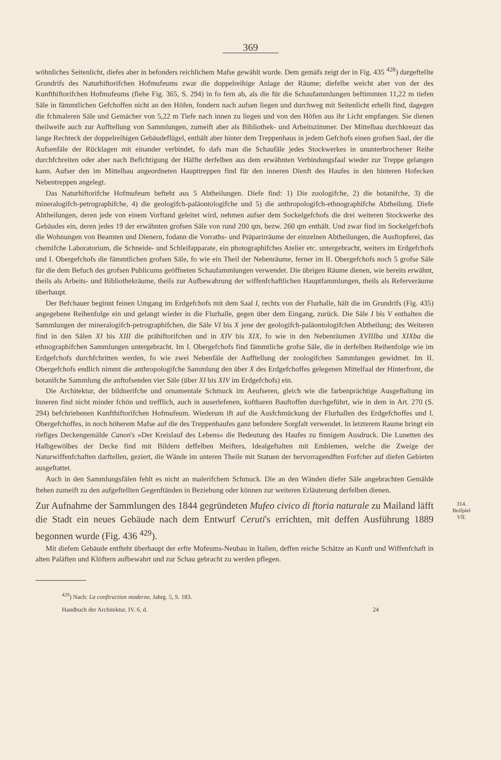369
wöhnliches Seitenlicht, diefes aber in befonders reichlichem Mafse gewählt wurde. Dem gemäfs zeigt der in Fig. 435 <sup>428</sup>) dargeftellte Grundrifs des Naturhiftorifchen Hofmufeums zwar die doppelreihige Anlage der Räume; diefelbe weicht aber von der des Kunfthiftorifchen Hofmufeums (fiehe Fig. 365, S. 294) in fo fern ab, als die für die Schaufammlungen beftimmten 11,22 m tiefen Säle in fämmtlichen Gefchoffen nicht an den Höfen, fondern nach aufsen liegen und durchweg mit Seitenlicht erhellt find, dagegen die fchmaleren Säle und Gemächer von 5,22 m Tiefe nach innen zu liegen und von den Höfen aus ihr Licht empfangen. Sie dienen theilweife auch zur Aufftellung von Sammlungen, zumeift aber als Bibliothek- und Arbeitszimmer. Der Mittelbau durchkreuzt das lange Rechteck der doppelreihigen Gebäudeflügel, enthält aber hinter dem Treppenhaus in jedem Gefchofs einen grofsen Saal, der die Aufsenfäle der Rücklagen mit einander verbindet, fo dafs man die Schaufäle jedes Stockwerkes in ununterbrochener Reihe durchfchreiten oder aber nach Befichtigung der Hälfte derfelben aus dem erwähnten Verbindungsfaal wieder zur Treppe gelangen kann. Aufser den im Mittelbau angeordneten Haupttreppen find für den inneren Dienft des Haufes in den hinteren Hofecken Nebentreppen angelegt.
Das Naturhiftorifche Hofmufeum befteht aus 5 Abtheilungen. Diefe find: 1) Die zoologifche, 2) die botanifche, 3) die mineralogifch-petrographifche, 4) die geologifch-paläontologifche und 5) die anthropologifch-ethnographifche Abtheilung. Diefe Abtheilungen, deren jede von einem Vorftand geleitet wird, nehmen aufser dem Sockelgefchofs die drei weiteren Stockwerke des Gebäudes ein, deren jedes 19 der erwähnten grofsen Säle von rund 200 qm, bezw. 260 qm enthält. Und zwar find im Sockelgefchofs die Wohnungen von Beamten und Dienern, fodann die Vorraths- und Präparirräume der einzelnen Abtheilungen, die Ausftopferei, das chemifche Laboratorium, die Schneide- und Schleifapparate, ein photographifches Atelier etc. untergebracht, weiters im Erdgefchofs und I. Obergefchofs die fämmtlichen grofsen Säle, fo wie ein Theil der Nebenräume, ferner im II. Obergefchofs noch 5 grofse Säle für die dem Befuch des grofsen Publicums geöffneten Schaufammlungen verwendet. Die übrigen Räume dienen, wie bereits erwähnt, theils als Arbeits- und Bibliothekräume, theils zur Aufbewahrung der wiffenfchaftlichen Hauptfammlungen, theils als Referveräume überhaupt.
Der Befchauer beginnt feinen Umgang im Erdgefchofs mit dem Saal I, rechts von der Flurhalle, hält die im Grundrifs (Fig. 435) angegebene Reihenfolge ein und gelangt wieder in die Flurhalle, gegen über dem Eingang, zurück. Die Säle I bis V enthalten die Sammlungen der mineralogifch-petrographifchen, die Säle VI bis X jene der geologifch-paläontologifchen Abtheilung; des Weiteren find in den Sälen XI bis XIII die prähiftorifchen und in XIV bis XIX, fo wie in den Nebenräumen XVIIIba und XIXba die ethnographifchen Sammlungen untergebracht. Im I. Obergefchofs find fämmtliche grofse Säle, die in derfelben Reihenfolge wie im Erdgefchofs durchfchritten werden, fo wie zwei Nebenfäle der Aufftellung der zoologifchen Sammlungen gewidmet. Im II. Obergefchofs endlich nimmt die anthropologifche Sammlung den über X des Erdgefchoffes gelegenen Mittelfaal der Hinterfront, die botanifche Sammlung die anftofsenden vier Säle (über XI bis XIV im Erdgefchofs) ein.
Die Architektur, der bildnerifche und ornamentale Schmuck im Aeufseren, gleich wie die farbenprächtige Ausgeftaltung im Inneren find nicht minder fchön und trefflich, auch in auserlefenen, koftbaren Bauftoffen durchgeführt, wie in dem in Art. 270 (S. 294) befchriebenen Kunfthiftorifchen Hofmufeum. Wiederum ift auf die Ausfchmückung der Flurhallen des Erdgefchoffes und I. Obergefchoffes, in noch höherem Mafse auf die des Treppenhaufes ganz befondere Sorgfalt verwendet. In letzterem Raume bringt ein riefiges Deckengemälde Canon's »Der Kreislauf des Lebens« die Bedeutung des Haufes zu finnigem Ausdruck. Die Lunetten des Halbgewölbes der Decke find mit Bildern deffelben Meifters, Idealgeftalten mit Emblemen, welche die Zweige der Naturwiffenfchaften darftellen, geziert, die Wände im unteren Theile mit Statuen der hervorragendften Forfcher auf diefen Gebieten ausgeftattet.
Auch in den Sammlungsfälen fehlt es nicht an malerifchem Schmuck. Die an den Wänden diefer Säle angebrachten Gemälde ftehen zumeift zu den aufgeftellten Gegenftänden in Beziehung oder können zur weiteren Erläuterung derfelben dienen.
Zur Aufnahme der Sammlungen des 1844 gegründeten Mufeo civico di ftoria naturale zu Mailand läfft die Stadt ein neues Gebäude nach dem Entwurf Ceruti's errichten, mit deffen Ausführung 1889 begonnen wurde (Fig. 436 <sup>429</sup>).
314.
Beifpiel
VII.
Mit diefem Gebäude entfteht überhaupt der erfte Mufeums-Neubau in Italien, deffen reiche Schätze an Kunft und Wiffenfchaft in alten Paläften und Klöftern aufbewahrt und zur Schau gebracht zu werden pflegen.
<sup>429</sup>) Nach: La conftruction moderne, Jahrg. 5, S. 183.
Handbuch der Architektur. IV. 6, d. 24